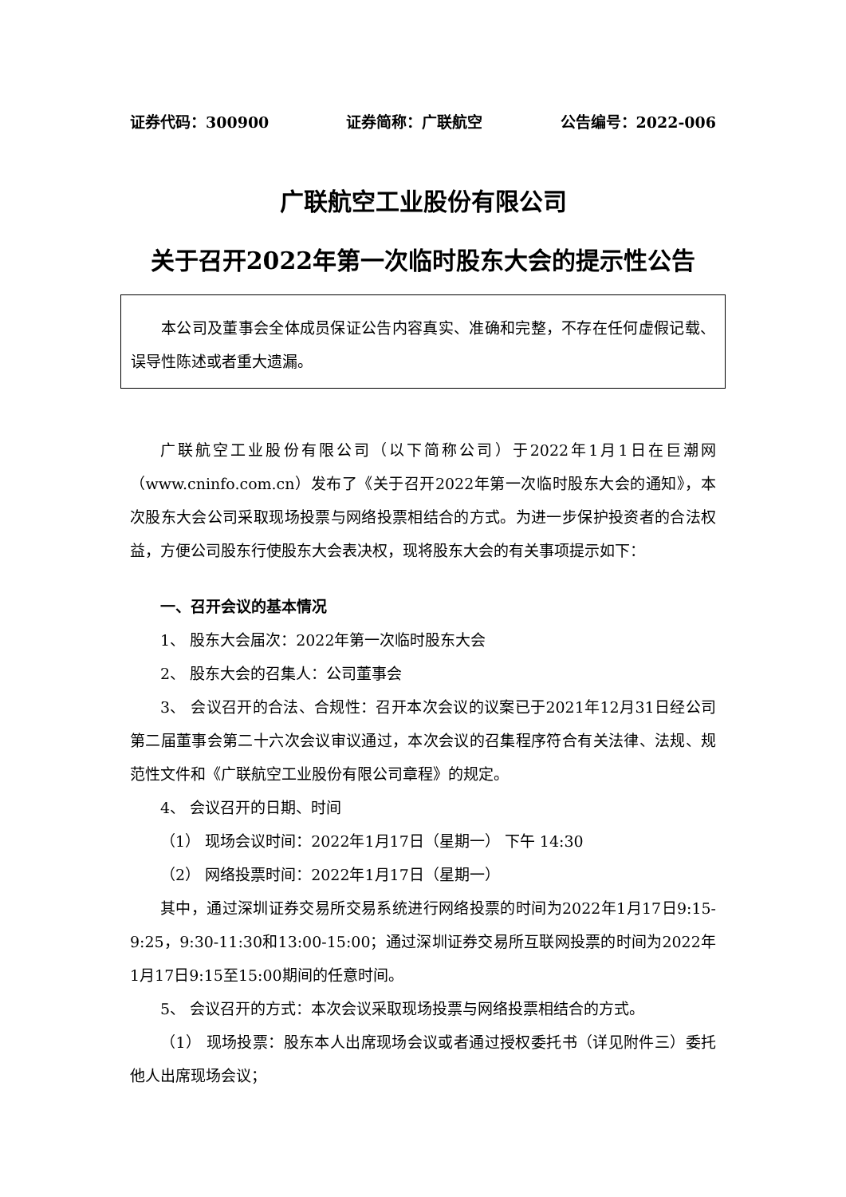证券代码：300900 证券简称：广联航空 公告编号：2022-006
广联航空工业股份有限公司
关于召开2022年第一次临时股东大会的提示性公告
本公司及董事会全体成员保证公告内容真实、准确和完整，不存在任何虚假记载、误导性陈述或者重大遗漏。
广联航空工业股份有限公司（以下简称公司）于2022年1月1日在巨潮网（www.cninfo.com.cn）发布了《关于召开2022年第一次临时股东大会的通知》，本次股东大会公司采取现场投票与网络投票相结合的方式。为进一步保护投资者的合法权益，方便公司股东行使股东大会表决权，现将股东大会的有关事项提示如下：
一、召开会议的基本情况
1、 股东大会届次：2022年第一次临时股东大会
2、 股东大会的召集人：公司董事会
3、 会议召开的合法、合规性：召开本次会议的议案已于2021年12月31日经公司第二届董事会第二十六次会议审议通过，本次会议的召集程序符合有关法律、法规、规范性文件和《广联航空工业股份有限公司章程》的规定。
4、 会议召开的日期、时间
（1） 现场会议时间：2022年1月17日（星期一） 下午 14:30
（2） 网络投票时间：2022年1月17日（星期一）
其中，通过深圳证券交易所交易系统进行网络投票的时间为2022年1月17日9:15-9:25，9:30-11:30和13:00-15:00；通过深圳证券交易所互联网投票的时间为2022年1月17日9:15至15:00期间的任意时间。
5、 会议召开的方式：本次会议采取现场投票与网络投票相结合的方式。
（1） 现场投票：股东本人出席现场会议或者通过授权委托书（详见附件三）委托他人出席现场会议；